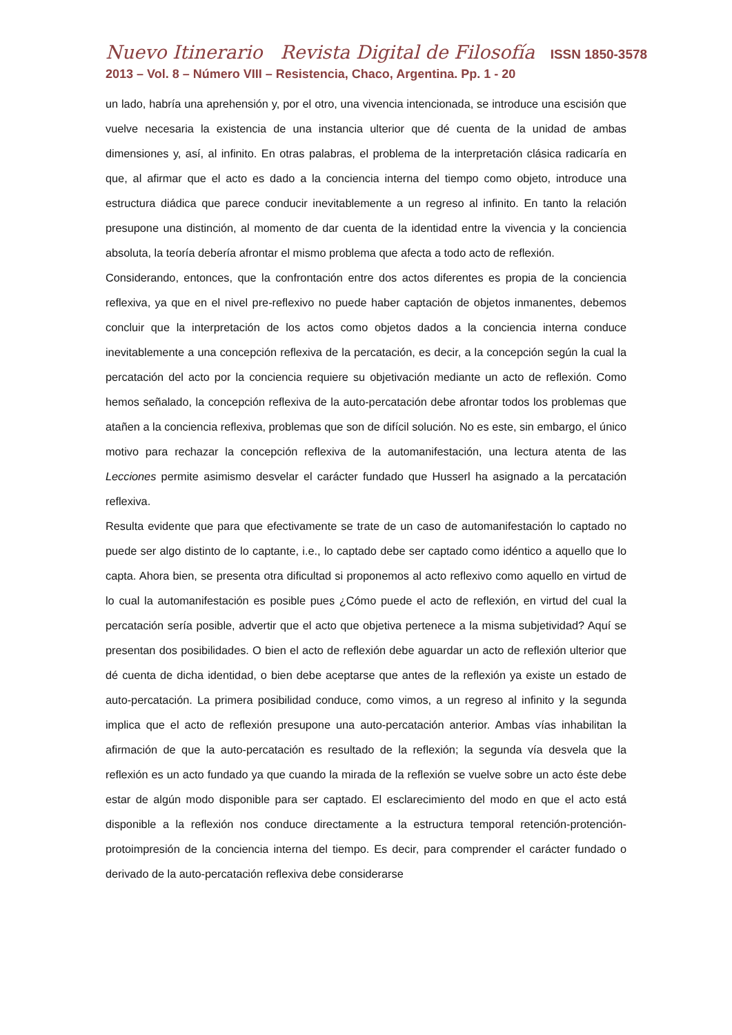Nuevo Itinerario Revista Digital de Filosofía ISSN 1850-3578
2013 – Vol. 8 – Número VIII – Resistencia, Chaco, Argentina. Pp. 1 - 20
un lado, habría una aprehensión y, por el otro, una vivencia intencionada, se introduce una escisión que vuelve necesaria la existencia de una instancia ulterior que dé cuenta de la unidad de ambas dimensiones y, así, al infinito. En otras palabras, el problema de la interpretación clásica radicaría en que, al afirmar que el acto es dado a la conciencia interna del tiempo como objeto, introduce una estructura diádica que parece conducir inevitablemente a un regreso al infinito. En tanto la relación presupone una distinción, al momento de dar cuenta de la identidad entre la vivencia y la conciencia absoluta, la teoría debería afrontar el mismo problema que afecta a todo acto de reflexión.
Considerando, entonces, que la confrontación entre dos actos diferentes es propia de la conciencia reflexiva, ya que en el nivel pre-reflexivo no puede haber captación de objetos inmanentes, debemos concluir que la interpretación de los actos como objetos dados a la conciencia interna conduce inevitablemente a una concepción reflexiva de la percatación, es decir, a la concepción según la cual la percatación del acto por la conciencia requiere su objetivación mediante un acto de reflexión. Como hemos señalado, la concepción reflexiva de la auto-percatación debe afrontar todos los problemas que atañen a la conciencia reflexiva, problemas que son de difícil solución. No es este, sin embargo, el único motivo para rechazar la concepción reflexiva de la automanifestación, una lectura atenta de las Lecciones permite asimismo desvelar el carácter fundado que Husserl ha asignado a la percatación reflexiva.
Resulta evidente que para que efectivamente se trate de un caso de automanifestación lo captado no puede ser algo distinto de lo captante, i.e., lo captado debe ser captado como idéntico a aquello que lo capta. Ahora bien, se presenta otra dificultad si proponemos al acto reflexivo como aquello en virtud de lo cual la automanifestación es posible pues ¿Cómo puede el acto de reflexión, en virtud del cual la percatación sería posible, advertir que el acto que objetiva pertenece a la misma subjetividad? Aquí se presentan dos posibilidades. O bien el acto de reflexión debe aguardar un acto de reflexión ulterior que dé cuenta de dicha identidad, o bien debe aceptarse que antes de la reflexión ya existe un estado de auto-percatación. La primera posibilidad conduce, como vimos, a un regreso al infinito y la segunda implica que el acto de reflexión presupone una auto-percatación anterior. Ambas vías inhabilitan la afirmación de que la auto-percatación es resultado de la reflexión; la segunda vía desvela que la reflexión es un acto fundado ya que cuando la mirada de la reflexión se vuelve sobre un acto éste debe estar de algún modo disponible para ser captado. El esclarecimiento del modo en que el acto está disponible a la reflexión nos conduce directamente a la estructura temporal retención-protención-protoimpresión de la conciencia interna del tiempo. Es decir, para comprender el carácter fundado o derivado de la auto-percatación reflexiva debe considerarse